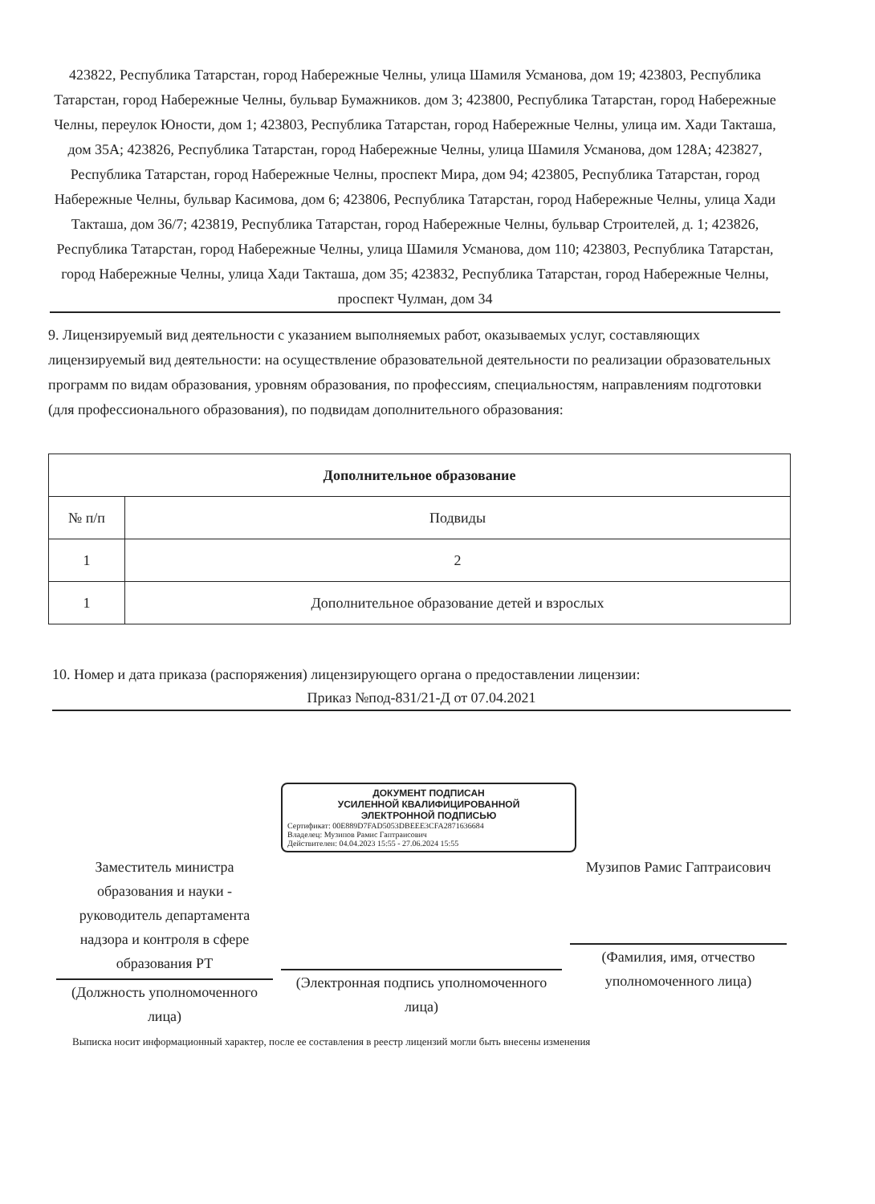423822, Республика Татарстан, город Набережные Челны, улица Шамиля Усманова, дом 19; 423803, Республика Татарстан, город Набережные Челны, бульвар Бумажников. дом 3; 423800, Республика Татарстан, город Набережные Челны, переулок Юности, дом 1; 423803, Республика Татарстан, город Набережные Челны, улица им. Хади Такташа, дом 35А; 423826, Республика Татарстан, город Набережные Челны, улица Шамиля Усманова, дом 128А; 423827, Республика Татарстан, город Набережные Челны, проспект Мира, дом 94; 423805, Республика Татарстан, город Набережные Челны, бульвар Касимова, дом 6; 423806, Республика Татарстан, город Набережные Челны, улица Хади Такташа, дом 36/7; 423819, Республика Татарстан, город Набережные Челны, бульвар Строителей, д. 1; 423826, Республика Татарстан, город Набережные Челны, улица Шамиля Усманова, дом 110; 423803, Республика Татарстан, город Набережные Челны, улица Хади Такташа, дом 35; 423832, Республика Татарстан, город Набережные Челны, проспект Чулман, дом 34
9. Лицензируемый вид деятельности с указанием выполняемых работ, оказываемых услуг, составляющих лицензируемый вид деятельности: на осуществление образовательной деятельности по реализации образовательных программ по видам образования, уровням образования, по профессиям, специальностям, направлениям подготовки (для профессионального образования), по подвидам дополнительного образования:
| Дополнительное образование | |
| --- | --- |
| № п/п | Подвиды |
| 1 | 2 |
| 1 | Дополнительное образование детей и взрослых |
10. Номер и дата приказа (распоряжения) лицензирующего органа о предоставлении лицензии:
Приказ №под-831/21-Д от 07.04.2021
ДОКУМЕНТ ПОДПИСАН
УСИЛЕННОЙ КВАЛИФИЦИРОВАННОЙ
ЭЛЕКТРОННОЙ ПОДПИСЬЮ
Сертификат: 00E889D7FAD5053DBEEE3CFA2871636684
Владелец: Музипов Рамис Гаптраисович
Действителен: 04.04.2023 15:55 - 27.06.2024 15:55
Заместитель министра образования и науки - руководитель департамента надзора и контроля в сфере образования РТ
(Должность уполномоченного лица)
(Электронная подпись уполномоченного лица)
Музипов Рамис Гаптраисович
(Фамилия, имя, отчество уполномоченного лица)
Выписка носит информационный характер, после ее составления в реестр лицензий могли быть внесены изменения